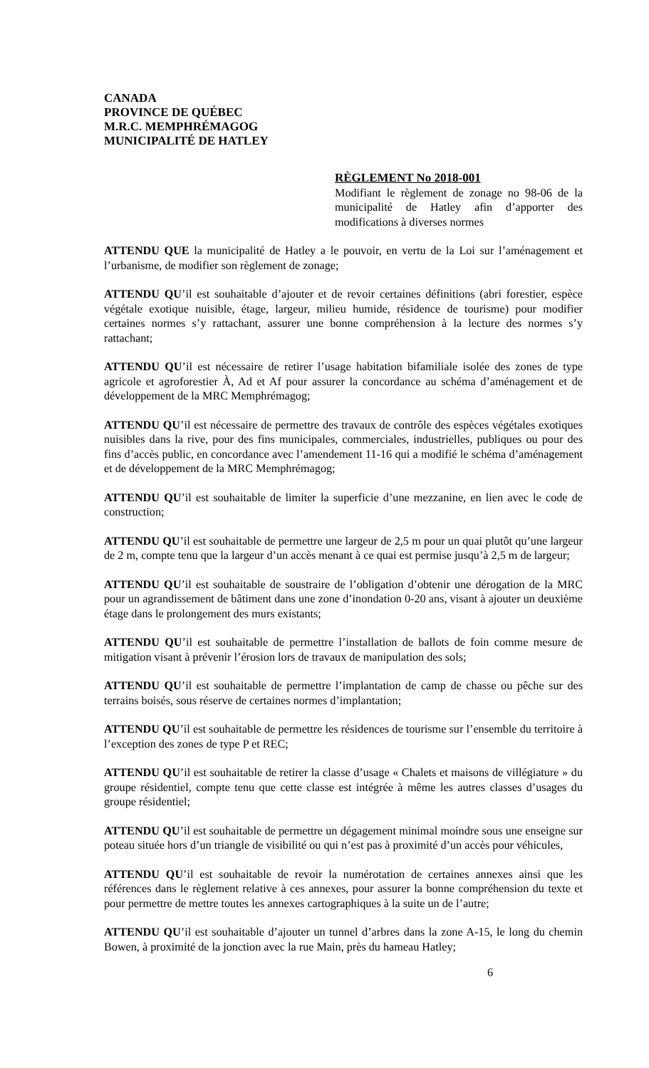CANADA
PROVINCE DE QUÉBEC
M.R.C. MEMPHRÉMAGOG
MUNICIPALITÉ DE HATLEY
RÈGLEMENT No 2018-001
Modifiant le règlement de zonage no 98-06 de la municipalité de Hatley afin d’apporter des modifications à diverses normes
ATTENDU QUE la municipalité de Hatley a le pouvoir, en vertu de la Loi sur l’aménagement et l’urbanisme, de modifier son règlement de zonage;
ATTENDU QU’il est souhaitable d’ajouter et de revoir certaines définitions (abri forestier, espèce végétale exotique nuisible, étage, largeur, milieu humide, résidence de tourisme) pour modifier certaines normes s’y rattachant, assurer une bonne compréhension à la lecture des normes s’y rattachant;
ATTENDU QU’il est nécessaire de retirer l’usage habitation bifamiliale isolée des zones de type agricole et agroforestier À, Ad et Af pour assurer la concordance au schéma d’aménagement et de développement de la MRC Memphrémagog;
ATTENDU QU’il est nécessaire de permettre des travaux de contrôle des espèces végétales exotiques nuisibles dans la rive, pour des fins municipales, commerciales, industrielles, publiques ou pour des fins d’accès public, en concordance avec l’amendement 11-16 qui a modifié le schéma d’aménagement et de développement de la MRC Memphrémagog;
ATTENDU QU’il est souhaitable de limiter la superficie d’une mezzanine, en lien avec le code de construction;
ATTENDU QU’il est souhaitable de permettre une largeur de 2,5 m pour un quai plutôt qu’une largeur de 2 m, compte tenu que la largeur d’un accès menant à ce quai est permise jusqu’à 2,5 m de largeur;
ATTENDU QU’il est souhaitable de soustraire de l’obligation d’obtenir une dérogation de la MRC pour un agrandissement de bâtiment dans une zone d’inondation 0-20 ans, visant à ajouter un deuxième étage dans le prolongement des murs existants;
ATTENDU QU’il est souhaitable de permettre l’installation de ballots de foin comme mesure de mitigation visant à prévenir l’érosion lors de travaux de manipulation des sols;
ATTENDU QU’il est souhaitable de permettre l’implantation de camp de chasse ou pêche sur des terrains boisés, sous réserve de certaines normes d’implantation;
ATTENDU QU’il est souhaitable de permettre les résidences de tourisme sur l’ensemble du territoire à l’exception des zones de type P et REC;
ATTENDU QU’il est souhaitable de retirer la classe d’usage « Chalets et maisons de villégiature » du groupe résidentiel, compte tenu que cette classe est intégrée à même les autres classes d’usages du groupe résidentiel;
ATTENDU QU’il est souhaitable de permettre un dégagement minimal moindre sous une enseigne sur poteau située hors d’un triangle de visibilité ou qui n’est pas à proximité d’un accès pour véhicules,
ATTENDU QU’il est souhaitable de revoir la numérotation de certaines annexes ainsi que les références dans le règlement relative à ces annexes, pour assurer la bonne compréhension du texte et pour permettre de mettre toutes les annexes cartographiques à la suite un de l’autre;
ATTENDU QU’il est souhaitable d’ajouter un tunnel d’arbres dans la zone A-15, le long du chemin Bowen, à proximité de la jonction avec la rue Main, près du hameau Hatley;
6